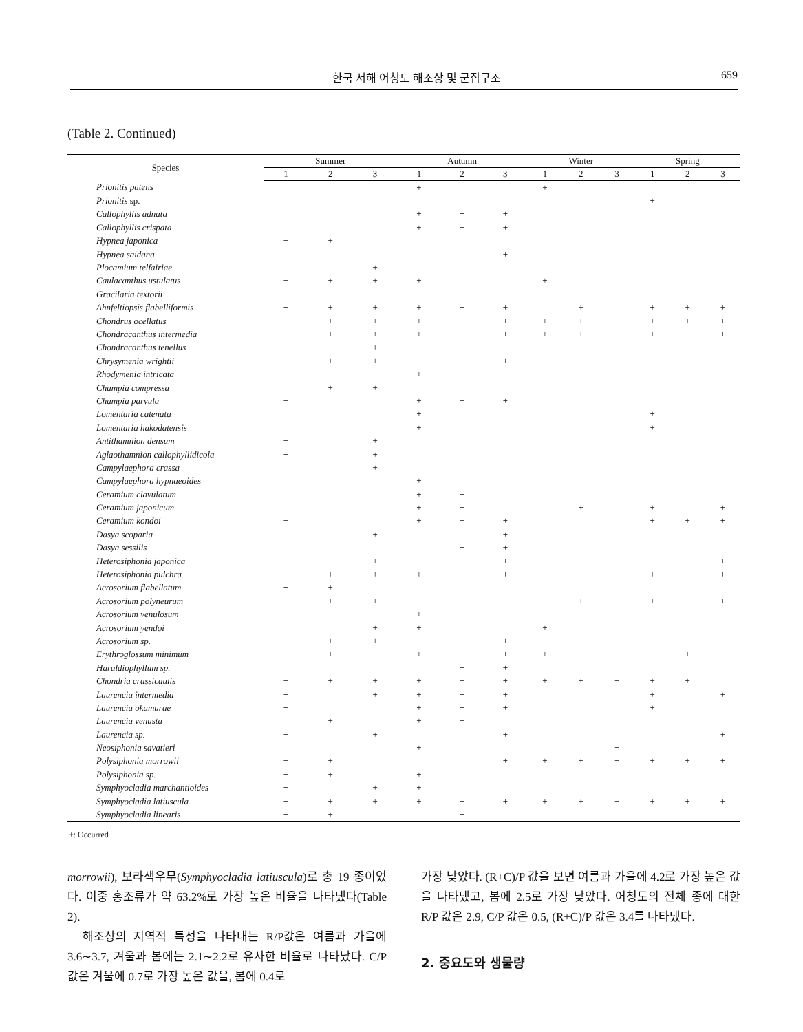한국 서해 어청도 해조상 및 군집구조 659
(Table 2. Continued)
| Species | Summer | | | | Autumn | | | | Winter | | | | Spring | | |
| --- | --- | --- | --- | --- | --- | --- | --- | --- | --- | --- | --- | --- | --- | --- | --- |
| | 1 | 2 | 3 | | 1 | 2 | 3 | | 1 | 2 | 3 | | 1 | 2 | 3 |
| Prionitis patens | | | | | + | | | | + | | | | | | |
| Prionitis sp. | | | | | | | | | | | | | + | | |
| Callophyllis adnata | | | | | + | + | + | | | | | | | | |
| Callophyllis crispata | | | | | + | + | + | | | | | | | | |
| Hypnea japonica | + | + | | | | | | | | | | | | | |
| Hypnea saidana | | | | | | | + | | | | | | | | |
| Plocamium telfairiae | | | + | | | | | | | | | | | | |
| Caulacanthus ustulatus | + | + | + | | + | | | | + | | | | | | |
| Gracilaria textorii | + | | | | | | | | | | | | | | |
| Ahnfeltiopsis flabelliformis | + | + | + | | + | + | + | | | + | | | + | + | + |
| Chondrus ocellatus | + | + | + | | + | + | + | | + | + | + | | + | + | + |
| Chondracanthus intermedia | | + | + | | + | + | + | | + | + | | | + | | + |
| Chondracanthus tenellus | + | | + | | | | | | | | | | | | |
| Chrysymenia wrightii | | + | + | | | + | + | | | | | | | | |
| Rhodymenia intricata | + | | | | + | | | | | | | | | | |
| Champia compressa | | + | + | | | | | | | | | | | | |
| Champia parvula | + | | | | + | + | + | | | | | | | | |
| Lomentaria catenata | | | | | + | | | | | | | | + | | |
| Lomentaria hakodatensis | | | | | + | | | | | | | | + | | |
| Antithamnion densum | + | | + | | | | | | | | | | | | |
| Aglaothamnion callophyllidicola | + | | + | | | | | | | | | | | | |
| Campylaephora crassa | | | + | | | | | | | | | | | | |
| Campylaephora hypnaeoides | | | | | + | | | | | | | | | | |
| Ceramium clavulatum | | | | | + | + | | | | | | | | | |
| Ceramium japonicum | | | | | + | + | | | | + | | | + | | + |
| Ceramium kondoi | + | | | | + | + | + | | | | | | + | + | + |
| Dasya scoparia | | | + | | | | + | | | | | | | | |
| Dasya sessilis | | | | | | + | + | | | | | | | | |
| Heterosiphonia japonica | | | + | | | | + | | | | | | | | + |
| Heterosiphonia pulchra | + | + | + | | + | + | + | | | | + | | + | | + |
| Acrosorium flabellatum | + | + | | | | | | | | | | | | | |
| Acrosorium polyneurum | | + | + | | | | | | | + | + | | + | | + |
| Acrosorium venulosum | | | | | + | | | | | | | | | | |
| Acrosorium yendoi | | | + | | + | | | | + | | | | | | |
| Acrosorium sp. | | + | + | | | | + | | | | + | | | | |
| Erythroglossum minimum | + | + | | | + | + | + | | + | | | | | + | |
| Haraldiophyllum sp. | | | | | | + | + | | | | | | | | |
| Chondria crassicaulis | + | + | + | | + | + | + | | + | + | + | | + | + | |
| Laurencia intermedia | + | | + | | + | + | + | | | | | | + | | + |
| Laurencia okamurae | + | | | | + | + | + | | | | | | + | | |
| Laurencia venusta | | + | | | + | + | | | | | | | | | |
| Laurencia sp. | + | | + | | | | + | | | | | | | | + |
| Neosiphonia savatieri | | | | | + | | | | | | + | | | | |
| Polysiphonia morrowii | + | + | | | | | + | | + | + | + | | + | + | + |
| Polysiphonia sp. | + | + | | | + | | | | | | | | | | |
| Symphyocladia marchantioides | + | | + | | + | | | | | | | | | | |
| Symphyocladia latiuscula | + | + | + | | + | + | + | | + | + | + | | + | + | + |
| Symphyocladia linearis | + | + | | | | + | | | | | | | | | |
+: Occurred
morrowii), 보라색우무(Symphyocladia latiuscula)로 총 19 종이었다. 이중 홍조류가 약 63.2%로 가장 높은 비율을 나타냈다(Table 2).
해조상의 지역적 특성을 나타내는 R/P값은 여름과 가을에 3.6∼3.7, 겨울과 봄에는 2.1∼2.2로 유사한 비율로 나타났다. C/P값은 겨울에 0.7로 가장 높은 값을, 봄에 0.4로
가장 낮았다. (R+C)/P 값을 보면 여름과 가을에 4.2로 가장 높은 값을 나타냈고, 봄에 2.5로 가장 낮았다. 어청도의 전체 종에 대한 R/P 값은 2.9, C/P 값은 0.5, (R+C)/P 값은 3.4를 나타냈다.
2. 중요도와 생물량